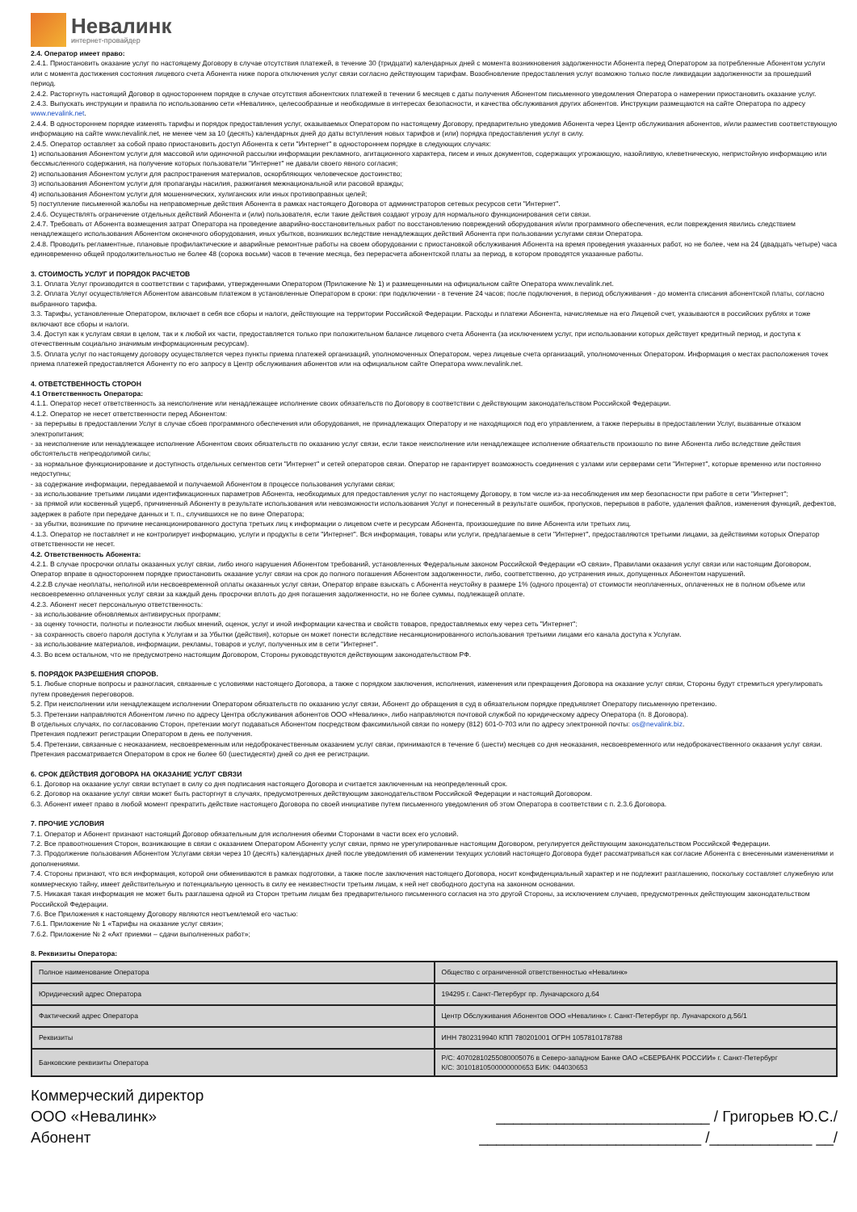Невалинк
интернет-провайдер
2.4. Оператор имеет право:
2.4.1. Приостановить оказание услуг по настоящему Договору в случае отсутствия платежей, в течение 30 (тридцати) календарных дней с момента возникновения задолженности Абонента перед Оператором за потребленные Абонентом услуги или с момента достижения состояния лицевого счета Абонента ниже порога отключения услуг связи согласно действующим тарифам. Возобновление предоставления услуг возможно только после ликвидации задолженности за прошедший период.
2.4.2. Расторгнуть настоящий Договор в одностороннем порядке в случае отсутствия абонентских платежей в течении 6 месяцев с даты получения Абонентом письменного уведомления Оператора о намерении приостановить оказание услуг.
2.4.3. Выпускать инструкции и правила по использованию сети «Невалинк», целесообразные и необходимые в интересах безопасности, и качества обслуживания других абонентов. Инструкции размещаются на сайте Оператора по адресу www.nevalink.net.
2.4.4. В одностороннем порядке изменять тарифы и порядок предоставления услуг, оказываемых Оператором по настоящему Договору, предварительно уведомив Абонента через Центр обслуживания абонентов, и/или разместив соответствующую информацию на сайте www.nevalink.net, не менее чем за 10 (десять) календарных дней до даты вступления новых тарифов и (или) порядка предоставления услуг в силу.
2.4.5. Оператор оставляет за собой право приостановить доступ Абонента к сети "Интернет" в одностороннем порядке в следующих случаях:
1) использования Абонентом услуги для массовой или одиночной рассылки информации рекламного, агитационного характера, писем и иных документов, содержащих угрожающую, назойливую, клеветническую, непристойную информацию или бессмысленного содержания, на получение которых пользователи "Интернет" не давали своего явного согласия;
2) использования Абонентом услуги для распространения материалов, оскорбляющих человеческое достоинство;
3) использования Абонентом услуги для пропаганды насилия, разжигания межнациональной или расовой вражды;
4) использования Абонентом услуги для мошеннических, хулиганских или иных противоправных целей;
5) поступление письменной жалобы на неправомерные действия Абонента в рамках настоящего Договора от администраторов сетевых ресурсов сети "Интернет".
2.4.6. Осуществлять ограничение отдельных действий Абонента и (или) пользователя, если такие действия создают угрозу для нормального функционирования сети связи.
2.4.7. Требовать от Абонента возмещения затрат Оператора на проведение аварийно-восстановительных работ по восстановлению повреждений оборудования и/или программного обеспечения, если повреждения явились следствием ненадлежащего использования Абонентом оконечного оборудования, иных убытков, возникших вследствие ненадлежащих действий Абонента при пользовании услугами связи Оператора.
2.4.8. Проводить регламентные, плановые профилактические и аварийные ремонтные работы на своем оборудовании с приостановкой обслуживания Абонента на время проведения указанных работ, но не более, чем на 24 (двадцать четыре) часа единовременно общей продолжительностью не более 48 (сорока восьми) часов в течение месяца, без перерасчета абонентской платы за период, в котором проводятся указанные работы.
3. СТОИМОСТЬ УСЛУГ И ПОРЯДОК РАСЧЕТОВ
3.1. Оплата Услуг производится в соответствии с тарифами, утвержденными Оператором (Приложение № 1) и размещенными на официальном сайте Оператора www.nevalink.net.
3.2. Оплата Услуг осуществляется Абонентом авансовым платежом в установленные Оператором в сроки: при подключении - в течение 24 часов; после подключения, в период обслуживания - до момента списания абонентской платы, согласно выбранного тарифа.
3.3. Тарифы, установленные Оператором, включает в себя все сборы и налоги, действующие на территории Российской Федерации. Расходы и платежи Абонента, начисляемые на его Лицевой счет, указываются в российских рублях и тоже включают все сборы и налоги.
3.4. Доступ как к услугам связи в целом, так и к любой их части, предоставляется только при положительном балансе лицевого счета Абонента (за исключением услуг, при использовании которых действует кредитный период, и доступа к отечественным социально значимым информационным ресурсам).
3.5. Оплата услуг по настоящему договору осуществляется через пункты приема платежей организаций, уполномоченных Оператором, через лицевые счета организаций, уполномоченных Оператором. Информация о местах расположения точек приема платежей предоставляется Абоненту по его запросу в Центр обслуживания абонентов или на официальном сайте Оператора www.nevalink.net.
4. ОТВЕТСТВЕННОСТЬ СТОРОН
4.1 Ответственность Оператора:
4.1.1. Оператор несет ответственность за неисполнение или ненадлежащее исполнение своих обязательств по Договору в соответствии с действующим законодательством Российской Федерации.
4.1.2. Оператор не несет ответственности перед Абонентом:
- за перерывы в предоставлении Услуг в случае сбоев программного обеспечения или оборудования, не принадлежащих Оператору и не находящихся под его управлением, а также перерывы в предоставлении Услуг, вызванные отказом электропитания;
- за неисполнение или ненадлежащее исполнение Абонентом своих обязательств по оказанию услуг связи, если такое неисполнение или ненадлежащее исполнение обязательств произошло по вине Абонента либо вследствие действия обстоятельств непреодолимой силы;
- за нормальное функционирование и доступность отдельных сегментов сети "Интернет" и сетей операторов связи. Оператор не гарантирует возможность соединения с узлами или серверами сети "Интернет", которые временно или постоянно недоступны;
- за содержание информации, передаваемой и получаемой Абонентом в процессе пользования услугами связи;
- за использование третьими лицами идентификационных параметров Абонента, необходимых для предоставления услуг по настоящему Договору, в том числе из-за несоблюдения им мер безопасности при работе в сети "Интернет";
- за прямой или косвенный ущерб, причиненный Абоненту в результате использования или невозможности использования Услуг и понесенный в результате ошибок, пропусков, перерывов в работе, удаления файлов, изменения функций, дефектов, задержек в работе при передаче данных и т. п., случившихся не по вине Оператора;
- за убытки, возникшие по причине несанкционированного доступа третьих лиц к информации о лицевом счете и ресурсам Абонента, произошедшие по вине Абонента или третьих лиц.
4.1.3. Оператор не поставляет и не контролирует информацию, услуги и продукты в сети "Интернет". Вся информация, товары или услуги, предлагаемые в сети "Интернет", предоставляются третьими лицами, за действиями которых Оператор ответственности не несет.
4.2. Ответственность Абонента:
4.2.1. В случае просрочки оплаты оказанных услуг связи, либо иного нарушения Абонентом требований, установленных Федеральным законом Российской Федерации «О связи», Правилами оказания услуг связи или настоящим Договором, Оператор вправе в одностороннем порядке приостановить оказание услуг связи на срок до полного погашения Абонентом задолженности, либо, соответственно, до устранения иных, допущенных Абонентом нарушений.
4.2.2.В случае неоплаты, неполной или несвоевременной оплаты оказанных услуг связи, Оператор вправе взыскать с Абонента неустойку в размере 1% (одного процента) от стоимости неоплаченных, оплаченных не в полном объеме или несвоевременно оплаченных услуг связи за каждый день просрочки вплоть до дня погашения задолженности, но не более суммы, подлежащей оплате.
4.2.3. Абонент несет персональную ответственность:
- за использование обновляемых антивирусных программ;
- за оценку точности, полноты и полезности любых мнений, оценок, услуг и иной информации качества и свойств товаров, предоставляемых ему через сеть "Интернет";
- за сохранность своего пароля доступа к Услугам и за Убытки (действия), которые он может понести вследствие несанкционированного использования третьими лицами его канала доступа к Услугам.
- за использование материалов, информации, рекламы, товаров и услуг, полученных им в сети "Интернет".
4.3. Во всем остальном, что не предусмотрено настоящим Договором, Стороны руководствуются действующим законодательством РФ.
5. ПОРЯДОК РАЗРЕШЕНИЯ СПОРОВ.
5.1. Любые спорные вопросы и разногласия, связанные с условиями настоящего Договора, а также с порядком заключения, исполнения, изменения или прекращения Договора на оказание услуг связи, Стороны будут стремиться урегулировать путем проведения переговоров.
5.2. При неисполнении или ненадлежащем исполнении Оператором обязательств по оказанию услуг связи, Абонент до обращения в суд в обязательном порядке предъявляет Оператору письменную претензию.
5.3. Претензии направляются Абонентом лично по адресу Центра обслуживания абонентов ООО «Невалинк», либо направляются почтовой службой по юридическому адресу Оператора (п. 8 Договора).
В отдельных случаях, по согласованию Сторон, претензии могут подаваться Абонентом посредством факсимильной связи по номеру (812) 601-0-703 или по адресу электронной почты: os@nevalink.biz.
Претензия подлежит регистрации Оператором в день ее получения.
5.4. Претензии, связанные с неоказанием, несвоевременным или недоброкачественным оказанием услуг связи, принимаются в течение 6 (шести) месяцев со дня неоказания, несвоевременного или недоброкачественного оказания услуг связи. Претензия рассматривается Оператором в срок не более 60 (шестидесяти) дней со дня ее регистрации.
6. СРОК ДЕЙСТВИЯ ДОГОВОРА НА ОКАЗАНИЕ УСЛУГ СВЯЗИ
6.1. Договор на оказание услуг связи вступает в силу со дня подписания настоящего Договора и считается заключенным на неопределенный срок.
6.2. Договор на оказание услуг связи может быть расторгнут в случаях, предусмотренных действующим законодательством Российской Федерации и настоящий Договором.
6.3. Абонент имеет право в любой момент прекратить действие настоящего Договора по своей инициативе путем письменного уведомления об этом Оператора в соответствии с п. 2.3.6 Договора.
7. ПРОЧИЕ УСЛОВИЯ
7.1. Оператор и Абонент признают настоящий Договор обязательным для исполнения обеими Сторонами в части всех его условий.
7.2. Все правоотношения Сторон, возникающие в связи с оказанием Оператором Абоненту услуг связи, прямо не урегулированные настоящим Договором, регулируется действующим законодательством Российской Федерации.
7.3. Продолжение пользования Абонентом Услугами связи через 10 (десять) календарных дней после уведомления об изменении текущих условий настоящего Договора будет рассматриваться как согласие Абонента с внесенными изменениями и дополнениями.
7.4. Стороны признают, что вся информация, которой они обмениваются в рамках подготовки, а также после заключения настоящего Договора, носит конфиденциальный характер и не подлежит разглашению, поскольку составляет служебную или коммерческую тайну, имеет действительную и потенциальную ценность в силу ее неизвестности третьим лицам, к ней нет свободного доступа на законном основании.
7.5. Никакая такая информация не может быть разглашена одной из Сторон третьим лицам без предварительного письменного согласия на это другой Стороны, за исключением случаев, предусмотренных действующим законодательством Российской Федерации.
7.6. Все Приложения к настоящему Договору являются неотъемлемой его частью:
7.6.1. Приложение № 1 «Тарифы на оказание услуг связи»;
7.6.2. Приложение № 2 «Акт приемки – сдачи выполненных работ»;
8. Реквизиты Оператора:
| Полное наименование Оператора | Общество с ограниченной ответственностью «Невалинк» |
| Юридический адрес Оператора | 194295 г. Санкт-Петербург пр. Луначарского д.64 |
| Фактический адрес Оператора | Центр Обслуживания Абонентов ООО «Невалинк» г. Санкт-Петербург пр. Луначарского д.56/1 |
| Реквизиты | ИНН 7802319940 КПП 780201001 ОГРН 1057810178788 |
| Банковские реквизиты Оператора | Р/С: 40702810255080005076 в Северо-западном Банке ОАО «СБЕРБАНК РОССИИ» г. Санкт-Петербург К/С: 30101810500000000653 БИК: 044030653 |
Коммерческий директор
ООО «Невалинк» _________________________ / Григорьев Ю.С./
Абонент __________________________ /____________ __/